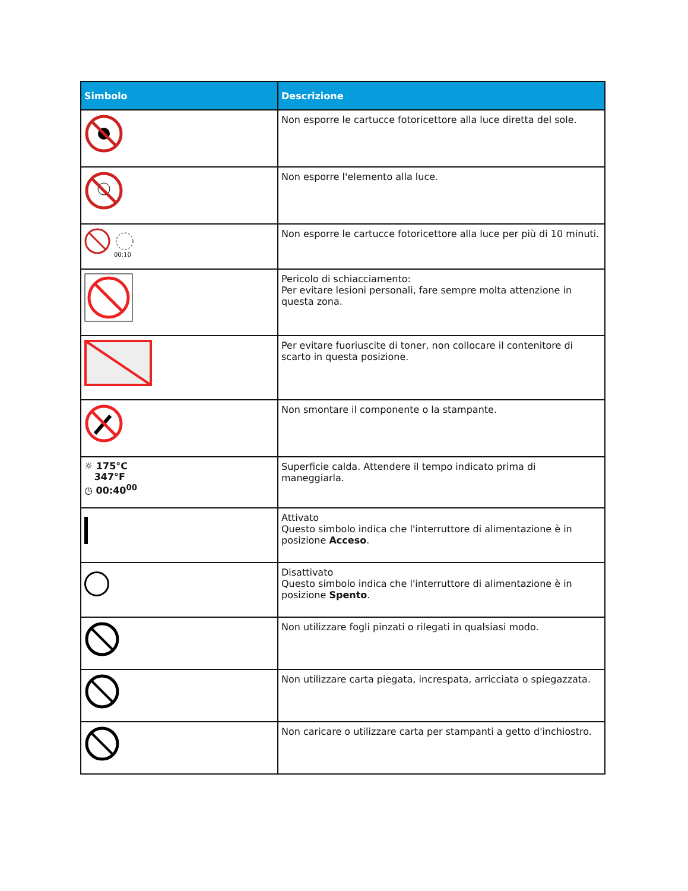| Simbolo | Descrizione |
| --- | --- |
| | Non esporre le cartucce fotoricettore alla luce diretta del sole. |
| | Non esporre l'elemento alla luce. |
| 00:10 | Non esporre le cartucce fotoricettore alla luce per più di 10 minuti. |
| | Pericolo di schiacciamento: Per evitare lesioni personali, fare sempre molta attenzione in questa zona. |
| | Per evitare fuoriuscite di toner, non collocare il contenitore di scarto in questa posizione. |
| | Non smontare il componente o la stampante. |
| ☼ 175°C 347°F ◷ 00:40<sup>00</sup> | Superficie calda. Attendere il tempo indicato prima di maneggiarla. |
| | Attivato Questo simbolo indica che l'interruttore di alimentazione è in posizione Acceso . |
| | Disattivato Questo simbolo indica che l'interruttore di alimentazione è in posizione Spento . |
| | Non utilizzare fogli pinzati o rilegati in qualsiasi modo. |
| | Non utilizzare carta piegata, increspata, arricciata o spiegazzata. |
| | Non caricare o utilizzare carta per stampanti a getto d'inchiostro. |